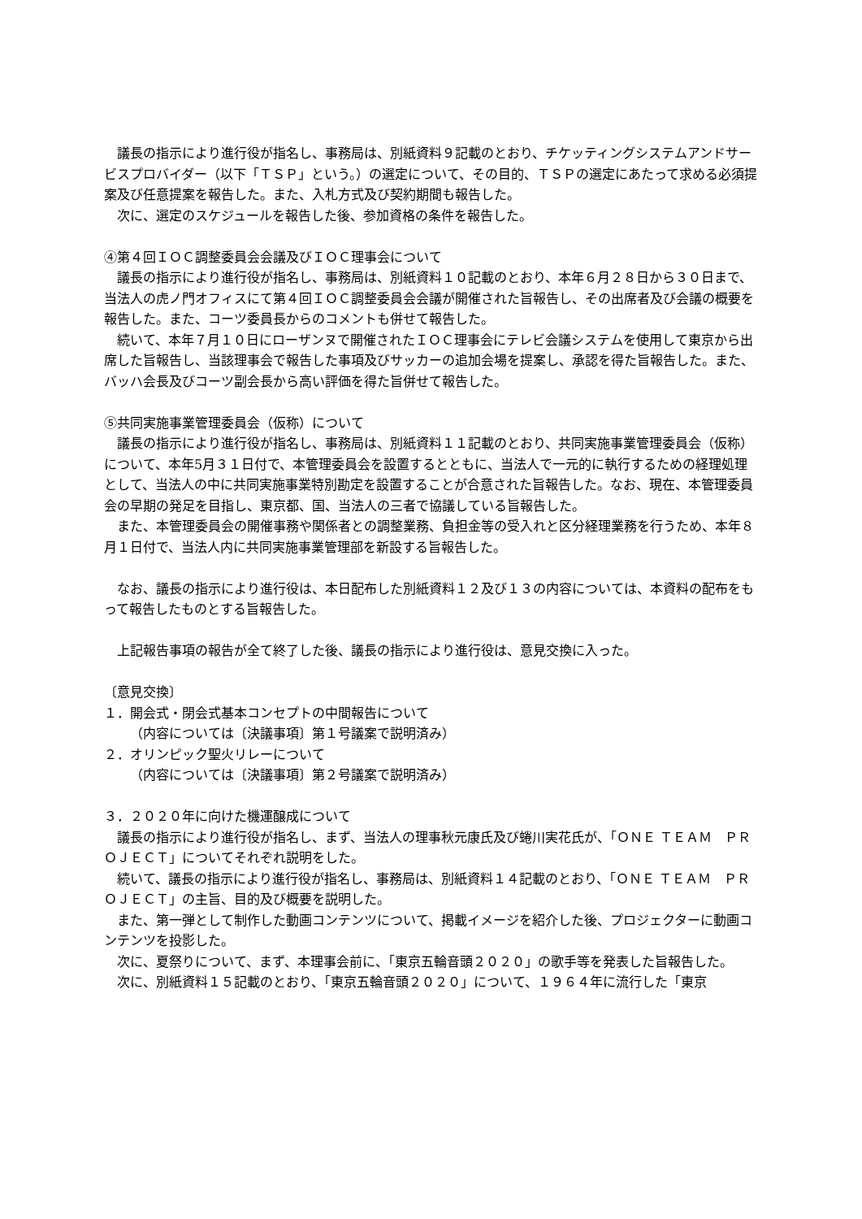議長の指示により進行役が指名し、事務局は、別紙資料９記載のとおり、チケッティングシステムアンドサービスプロバイダー（以下「ＴＳＰ」という。）の選定について、その目的、ＴＳＰの選定にあたって求める必須提案及び任意提案を報告した。また、入札方式及び契約期間も報告した。
　次に、選定のスケジュールを報告した後、参加資格の条件を報告した。
④第４回ＩＯＣ調整委員会会議及びＩＯＣ理事会について
　議長の指示により進行役が指名し、事務局は、別紙資料１０記載のとおり、本年６月２８日から３０日まで、当法人の虎ノ門オフィスにて第４回ＩＯＣ調整委員会会議が開催された旨報告し、その出席者及び会議の概要を報告した。また、コーツ委員長からのコメントも併せて報告した。
　続いて、本年７月１０日にローザンヌで開催されたＩＯＣ理事会にテレビ会議システムを使用して東京から出席した旨報告し、当該理事会で報告した事項及びサッカーの追加会場を提案し、承認を得た旨報告した。また、バッハ会長及びコーツ副会長から高い評価を得た旨併せて報告した。
⑤共同実施事業管理委員会（仮称）について
　議長の指示により進行役が指名し、事務局は、別紙資料１１記載のとおり、共同実施事業管理委員会（仮称）について、本年5月３１日付で、本管理委員会を設置するとともに、当法人で一元的に執行するための経理処理として、当法人の中に共同実施事業特別勘定を設置することが合意された旨報告した。なお、現在、本管理委員会の早期の発足を目指し、東京都、国、当法人の三者で協議している旨報告した。
　また、本管理委員会の開催事務や関係者との調整業務、負担金等の受入れと区分経理業務を行うため、本年８月１日付で、当法人内に共同実施事業管理部を新設する旨報告した。
　なお、議長の指示により進行役は、本日配布した別紙資料１２及び１３の内容については、本資料の配布をもって報告したものとする旨報告した。
　上記報告事項の報告が全て終了した後、議長の指示により進行役は、意見交換に入った。
〔意見交換〕
１．開会式・閉会式基本コンセプトの中間報告について
（内容については〔決議事項〕第１号議案で説明済み）
２．オリンピック聖火リレーについて
（内容については〔決議事項〕第２号議案で説明済み）
３．２０２０年に向けた機運醸成について
　議長の指示により進行役が指名し、まず、当法人の理事秋元康氏及び蜷川実花氏が、「ＯＮＥ ＴＥＡＭ　ＰＲＯＪＥＣＴ」についてそれぞれ説明をした。
　続いて、議長の指示により進行役が指名し、事務局は、別紙資料１４記載のとおり、「ＯＮＥ ＴＥＡＭ　ＰＲＯＪＥＣＴ」の主旨、目的及び概要を説明した。
　また、第一弾として制作した動画コンテンツについて、掲載イメージを紹介した後、プロジェクターに動画コンテンツを投影した。
　次に、夏祭りについて、まず、本理事会前に、「東京五輪音頭２０２０」の歌手等を発表した旨報告した。
　次に、別紙資料１５記載のとおり、「東京五輪音頭２０２０」について、１９６４年に流行した「東京